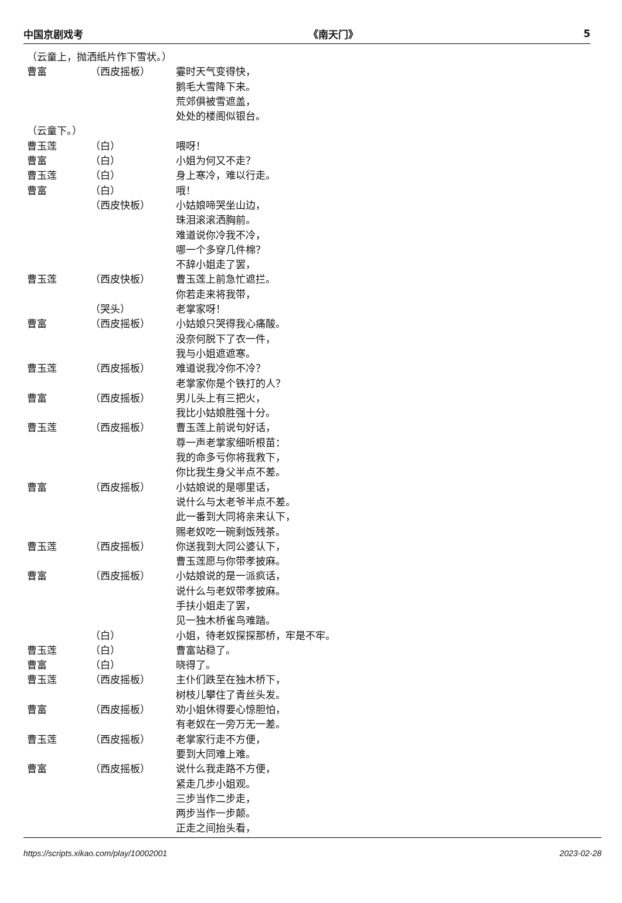中国京剧戏考 《南天门》 5
（云童上，抛洒纸片作下雪状。）
曹富 （西皮摇板） 霎时天气变得快，
鹅毛大雪降下来。
荒郊俱被雪遮盖，
处处的楼阁似银台。
（云童下。）
曹玉莲 （白） 喂呀！
曹富 （白） 小姐为何又不走？
曹玉莲 （白） 身上寒冷，难以行走。
曹富 （白） 哦！
（西皮快板） 小姑娘啼哭坐山边，
珠泪滚滚洒胸前。
难道说你冷我不冷，
哪一个多穿几件棉？
不辞小姐走了罢，
曹玉莲 （西皮快板） 曹玉莲上前急忙遮拦。
你若走来将我带，
（哭头） 老掌家呀！
曹富 （西皮摇板） 小姑娘只哭得我心痛酸。
没奈何脱下了衣一件，
我与小姐遮遮寒。
曹玉莲 （西皮摇板） 难道说我冷你不冷？
老掌家你是个铁打的人？
曹富 （西皮摇板） 男儿头上有三把火，
我比小姑娘胜强十分。
曹玉莲 （西皮摇板） 曹玉莲上前说句好话，
尊一声老掌家细听根苗：
我的命多亏你将我救下，
你比我生身父半点不差。
曹富 （西皮摇板） 小姑娘说的是哪里话，
说什么与太老爷半点不差。
此一番到大同将亲来认下，
赐老奴吃一碗剩饭残茶。
曹玉莲 （西皮摇板） 你送我到大同公婆认下，
曹玉莲愿与你带孝披麻。
曹富 （西皮摇板） 小姑娘说的是一派疯话，
说什么与老奴带孝披麻。
手扶小姐走了罢，
见一独木桥雀鸟难踏。
（白） 小姐，待老奴探探那桥，牢是不牢。
曹玉莲 （白） 曹富站稳了。
曹富 （白） 晓得了。
曹玉莲 （西皮摇板） 主仆们跌至在独木桥下，
树枝儿攀住了青丝头发。
曹富 （西皮摇板） 劝小姐休得要心惊胆怕，
有老奴在一旁万无一差。
曹玉莲 （西皮摇板） 老掌家行走不方便，
要到大同难上难。
曹富 （西皮摇板） 说什么我走路不方便，
紧走几步小姐观。
三步当作二步走，
两步当作一步颠。
正走之间抬头看，
https://scripts.xikao.com/play/10002001 2023-02-28